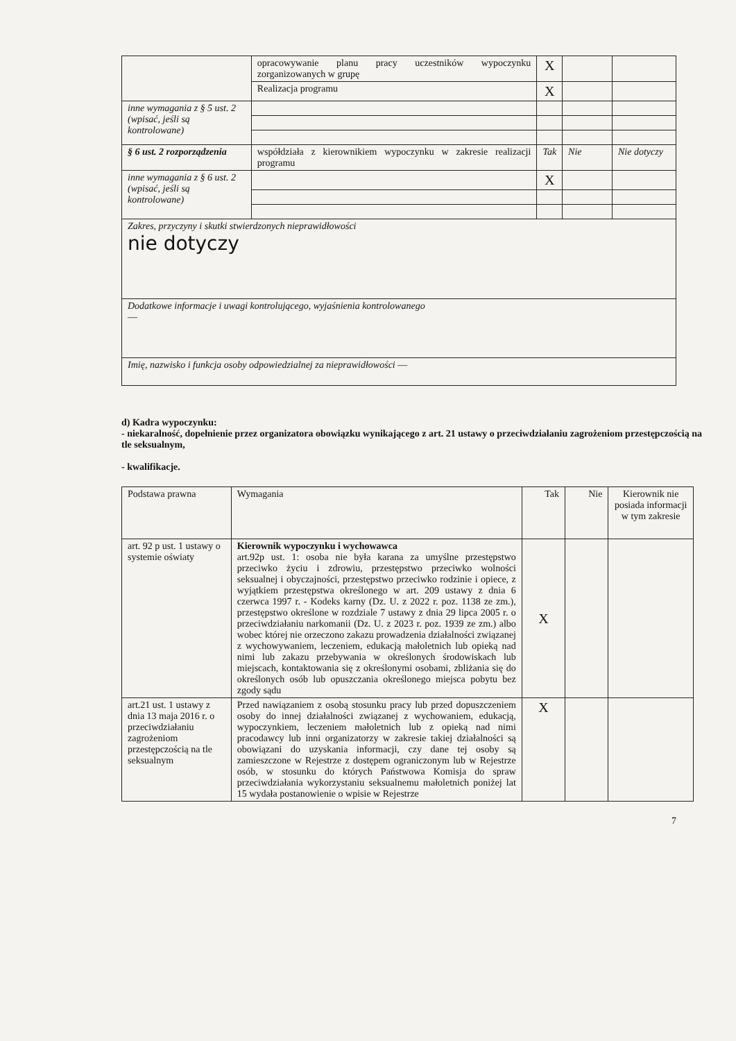| | opracowywanie planu pracy uczestników wypoczynku zorganizowanych w grupę | X | | |
| | Realizacja programu | X | | |
| inne wymagania z § 5 ust. 2 (wpisać, jeśli są kontrolowane) | | | | |
| § 6 ust. 2 rozporządzenia | współdziała z kierownikiem wypoczynku w zakresie realizacji programu | Tak | Nie | Nie dotyczy |
| inne wymagania z § 6 ust. 2 (wpisać, jeśli są kontrolowane) | | X | | |
| Zakres, przyczyny i skutki stwierdzonych nieprawidłowości nie dotyczy | | | | |
| Dodatkowe informacje i uwagi kontrolującego, wyjaśnienia kontrolowanego — | | | | |
| Imię, nazwisko i funkcja osoby odpowiedzialnej za nieprawidłowości — | | | | |
d) Kadra wypoczynku:
- niekaralność, dopełnienie przez organizatora obowiązku wynikającego z art. 21 ustawy o przeciwdziałaniu zagrożeniom przestępczością na tle seksualnym,
- kwalifikacje.
| Podstawa prawna | Wymagania | Tak | Nie | Kierownik nie posiada informacji w tym zakresie |
| --- | --- | --- | --- | --- |
| art. 92 p ust. 1 ustawy o systemie oświaty | Kierownik wypoczynku i wychowawca art.92p ust. 1: osoba nie była karana za umyślne przestępstwo przeciwko życiu i zdrowiu, przestępstwo przeciwko wolności seksualnej i obyczajności, przestępstwo przeciwko rodzinie i opiece, z wyjątkiem przestępstwa określonego w art. 209 ustawy z dnia 6 czerwca 1997 r. - Kodeks karny (Dz. U. z 2022 r. poz. 1138 ze zm.), przestępstwo określone w rozdziale 7 ustawy z dnia 29 lipca 2005 r. o przeciwdziałaniu narkomanii (Dz. U. z 2023 r. poz. 1939 ze zm.) albo wobec której nie orzeczono zakazu prowadzenia działalności związanej z wychowywaniem, leczeniem, edukacją małoletnich lub opieką nad nimi lub zakazu przebywania w określonych środowiskach lub miejscach, kontaktowania się z określonymi osobami, zbliżania się do określonych osób lub opuszczania określonego miejsca pobytu bez zgody sądu | X | | |
| art.21 ust. 1 ustawy z dnia 13 maja 2016 r. o przeciwdziałaniu zagrożeniom przestępczością na tle seksualnym | Przed nawiązaniem z osobą stosunku pracy lub przed dopuszczeniem osoby do innej działalności związanej z wychowaniem, edukacją, wypoczynkiem, leczeniem małoletnich lub z opieką nad nimi pracodawcy lub inni organizatorzy w zakresie takiej działalności są obowiązani do uzyskania informacji, czy dane tej osoby są zamieszczone w Rejestrze z dostępem ograniczonym lub w Rejestrze osób, w stosunku do których Państwowa Komisja do spraw przeciwdziałania wykorzystaniu seksualnemu małoletnich poniżej lat 15 wydała postanowienie o wpisie w Rejestrze | X | | |
7